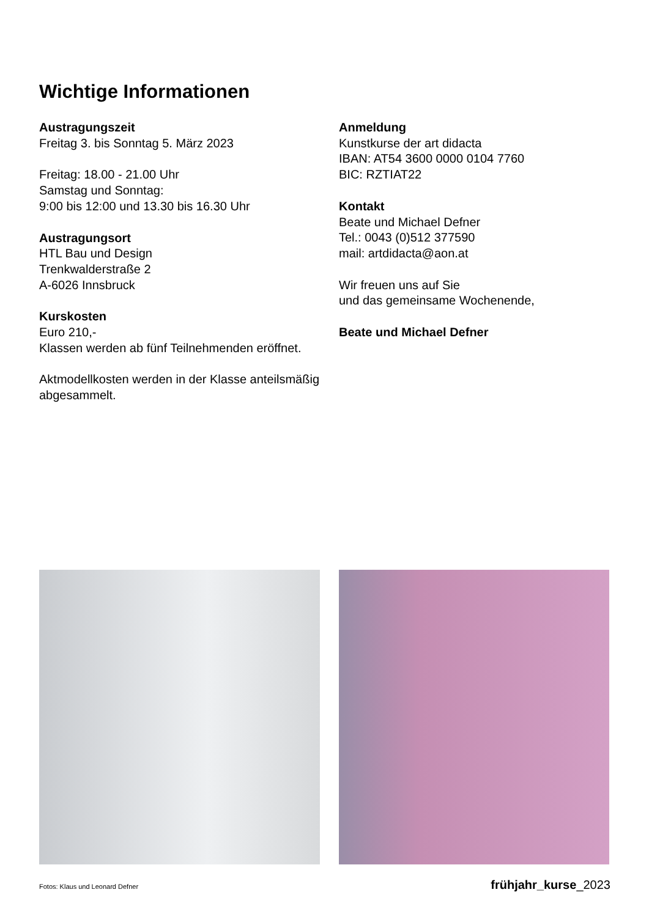Wichtige Informationen
Austragungszeit
Freitag 3. bis Sonntag 5. März 2023
Freitag: 18.00 - 21.00 Uhr
Samstag und Sonntag:
9:00 bis 12:00 und 13.30 bis 16.30 Uhr
Austragungsort
HTL Bau und Design
Trenkwalderstraße 2
A-6026 Innsbruck
Kurskosten
Euro 210,-
Klassen werden ab fünf Teilnehmenden eröffnet.
Aktmodellkosten werden in der Klasse anteilsmäßig abgesammelt.
Anmeldung
Kunstkurse der art didacta
IBAN: AT54 3600 0000 0104 7760
BIC: RZTIAT22
Kontakt
Beate und Michael Defner
Tel.: 0043 (0)512 377590
mail: artdidacta@aon.at
Wir freuen uns auf Sie
und das gemeinsame Wochenende,
Beate und Michael Defner
Fotos: Klaus und Leonard Defner frühjahr_kurse_2023